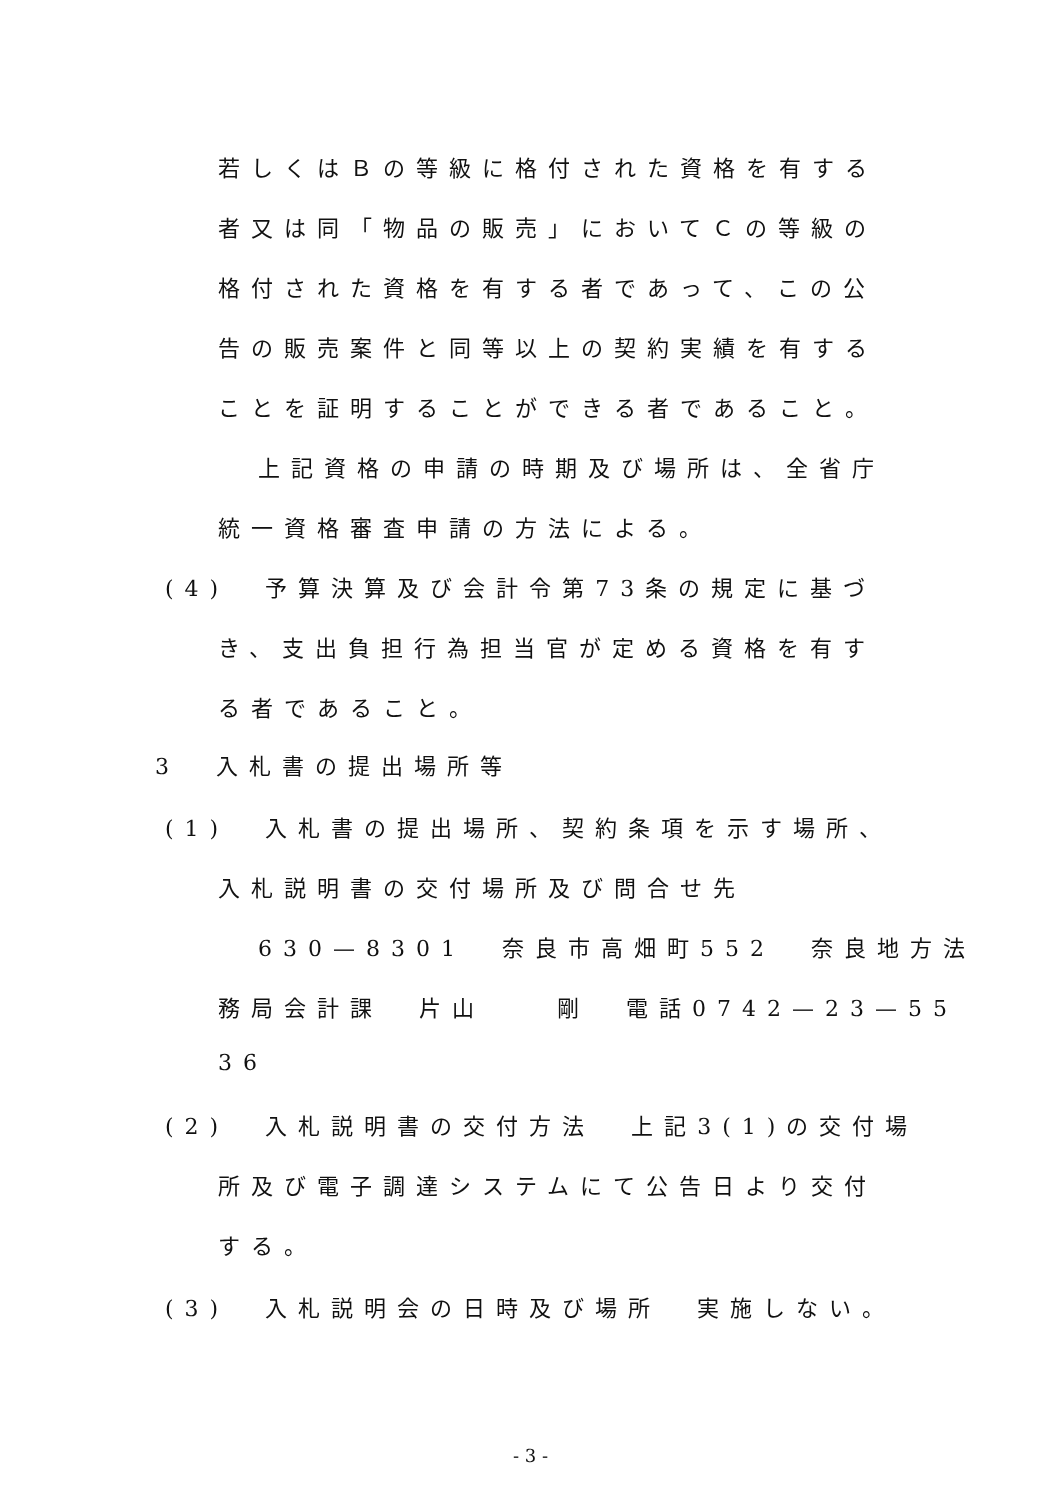若しくはＢの等級に格付された資格を有する
者又は同「物品の販売」においてＣの等級の
格付された資格を有する者であって、この公
告の販売案件と同等以上の契約実績を有する
ことを証明することができる者であること。
上記資格の申請の時期及び場所は、全省庁
統一資格審査申請の方法による。
(4) 予算決算及び会計令第73条の規定に基づ
き、支出負担行為担当官が定める資格を有す
る者であること。
3 入札書の提出場所等
(1) 入札書の提出場所、契約条項を示す場所、
入札説明書の交付場所及び問合せ先
630—8301 奈良市高畑町552 奈良地方法
務局会計課 片山 剛 電話0742—23—55
36
(2) 入札説明書の交付方法 上記3(1)の交付場
所及び電子調達システムにて公告日より交付
する。
(3) 入札説明会の日時及び場所 実施しない。
- 3 -